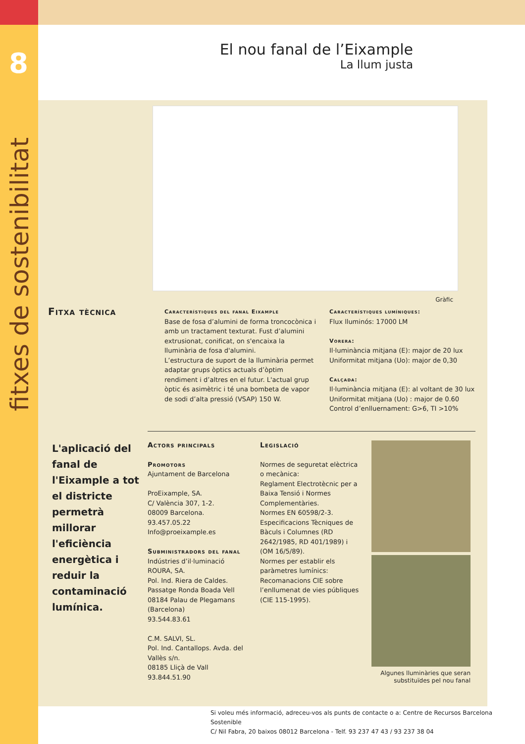8
fitxes de sostenibilitat
El nou fanal de l’Eixample
La llum justa
Gràfic
Fitxa tècnica
Característiques del fanal Eixample
Base de fosa d’alumini de forma troncocònica i amb un tractament texturat. Fust d’alumini extrusionat, conificat, on s'encaixa la lluminària de fosa d'alumini.
L’estructura de suport de la lluminària permet adaptar grups òptics actuals d’òptim rendiment i d’altres en el futur. L'actual grup òptic és asimètric i té una bombeta de vapor de sodi d’alta pressió (VSAP) 150 W.
Característiques lumíniques:
Flux lluminós: 17000 LM
Vorera:
Il·luminància mitjana (E): major de 20 lux
Uniformitat mitjana (Uo): major de 0,30
Calçada:
Il·luminància mitjana (E): al voltant de 30 lux
Uniformitat mitjana (Uo) : major de 0.60
Control d’enlluernament: G>6, TI >10%
L'aplicació del fanal de l'Eixample a tot el districte permetrà millorar l'eficiència energètica i reduir la contaminació lumínica.
Actors principals
Promotors
Ajuntament de Barcelona
ProEixample, SA.
C/ València 307, 1-2.
08009 Barcelona.
93.457.05.22
Info@proeixample.es
Subministradors del fanal
Indústries d’il·luminació ROURA, SA.
Pol. Ind. Riera de Caldes. Passatge Ronda Boada Vell
08184 Palau de Plegamans (Barcelona)
93.544.83.61
C.M. SALVI, SL.
Pol. Ind. Cantallops. Avda. del Vallès s/n.
08185 Lliçà de Vall
93.844.51.90
Legislació
Normes de seguretat elèctrica o mecànica:
Reglament Electrotècnic per a Baixa Tensió i Normes Complementàries.
Normes EN 60598/2-3.
Especificacions Tècniques de Bàculs i Columnes (RD 2642/1985, RD 401/1989) i (OM 16/5/89).
Normes per establir els paràmetres lumínics:
Recomanacions CIE sobre l’enllumenat de vies públiques (CIE 115-1995).
Algunes lluminàries que seran substituïdes pel nou fanal
Si voleu més informació, adreceu-vos als punts de contacte o a: Centre de Recursos Barcelona Sostenible
C/ Nil Fabra, 20 baixos 08012 Barcelona - Telf. 93 237 47 43 / 93 237 38 04